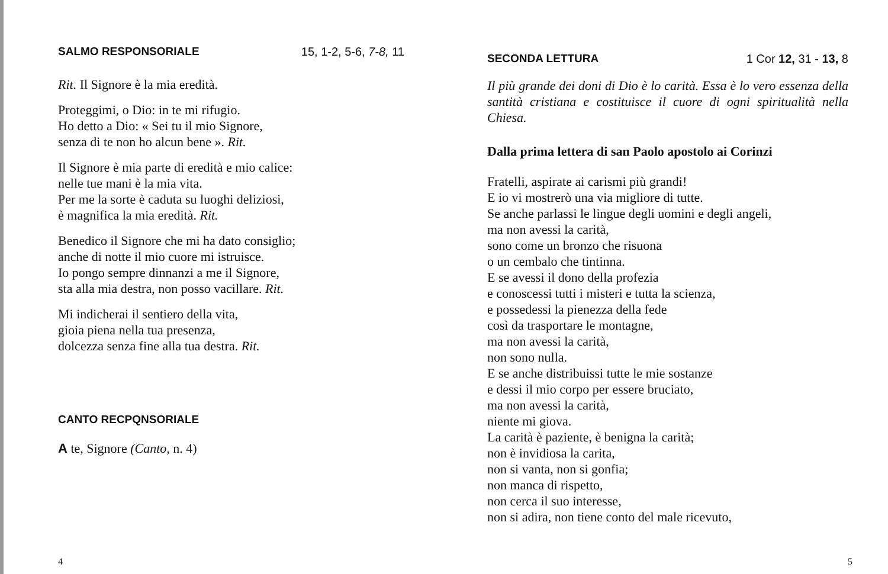SALMO RESPONSORIALE 15, 1-2, 5-6, 7-8, 11
Rit. Il Signore è la mia eredità.
Proteggimi, o Dio: in te mi rifugio.
Ho detto a Dio: « Sei tu il mio Signore,
senza di te non ho alcun bene ». Rit.
Il Signore è mia parte di eredità e mio calice:
nelle tue mani è la mia vita.
Per me la sorte è caduta su luoghi deliziosi,
è magnifica la mia eredità. Rit.
Benedico il Signore che mi ha dato consiglio;
anche di notte il mio cuore mi istruisce.
Io pongo sempre dinnanzi a me il Signore,
sta alla mia destra, non posso vacillare. Rit.
Mi indicherai il sentiero della vita,
gioia piena nella tua presenza,
dolcezza senza fine alla tua destra. Rit.
CANTO RECPQNSORIALE
A te, Signore (Canto, n. 4)
4
SECONDA LETTURA 1 Cor 12, 31 - 13, 8
Il più grande dei doni di Dio è lo carità. Essa è lo vero essenza della santità cristiana e costituisce il cuore di ogni spiritualità nella Chiesa.
Dalla prima lettera di san Paolo apostolo ai Corinzi
Fratelli, aspirate ai carismi più grandi!
E io vi mostrerò una via migliore di tutte.
Se anche parlassi le lingue degli uomini e degli angeli,
ma non avessi la carità,
sono come un bronzo che risuona
o un cembalo che tintinna.
E se avessi il dono della profezia
e conoscessi tutti i misteri e tutta la scienza,
e possedessi la pienezza della fede
così da trasportare le montagne,
ma non avessi la carità,
non sono nulla.
E se anche distribuissi tutte le mie sostanze
e dessi il mio corpo per essere bruciato,
ma non avessi la carità,
niente mi giova.
La carità è paziente, è benigna la carità;
non è invidiosa la carita,
non si vanta, non si gonfia;
non manca di rispetto,
non cerca il suo interesse,
non si adira, non tiene conto del male ricevuto,
5